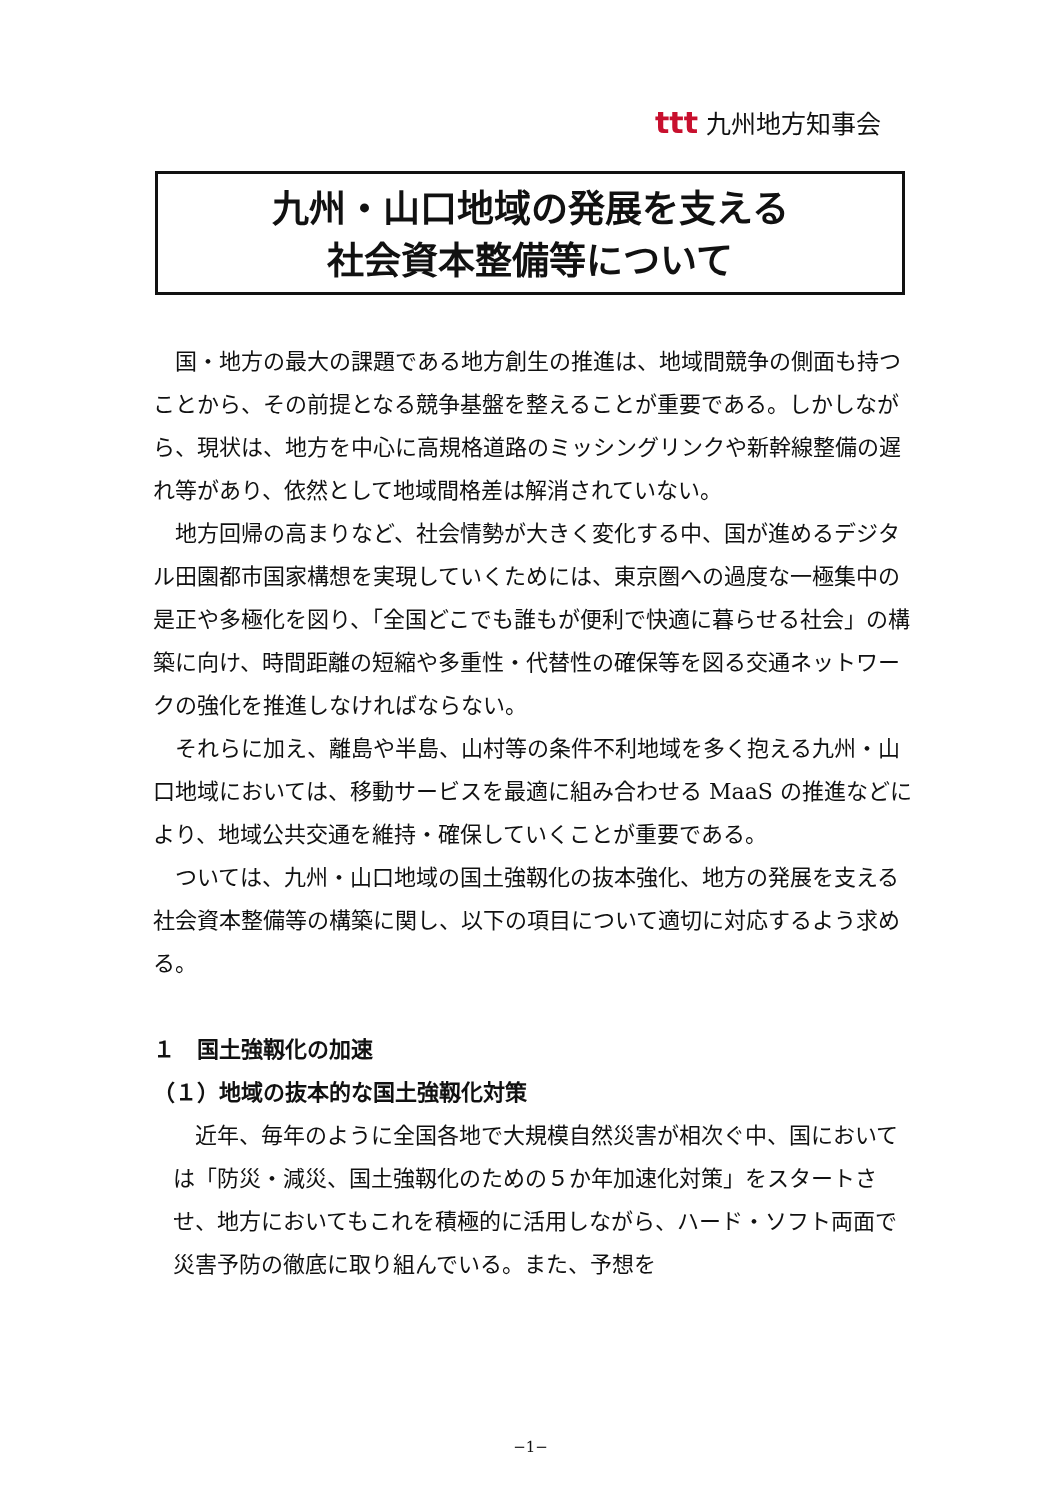ttt 九州地方知事会
九州・山口地域の発展を支える
社会資本整備等について
国・地方の最大の課題である地方創生の推進は、地域間競争の側面も持つことから、その前提となる競争基盤を整えることが重要である。しかしながら、現状は、地方を中心に高規格道路のミッシングリンクや新幹線整備の遅れ等があり、依然として地域間格差は解消されていない。
地方回帰の高まりなど、社会情勢が大きく変化する中、国が進めるデジタル田園都市国家構想を実現していくためには、東京圏への過度な一極集中の是正や多極化を図り、「全国どこでも誰もが便利で快適に暮らせる社会」の構築に向け、時間距離の短縮や多重性・代替性の確保等を図る交通ネットワークの強化を推進しなければならない。
それらに加え、離島や半島、山村等の条件不利地域を多く抱える九州・山口地域においては、移動サービスを最適に組み合わせる MaaS の推進などにより、地域公共交通を維持・確保していくことが重要である。
ついては、九州・山口地域の国土強靱化の抜本強化、地方の発展を支える社会資本整備等の構築に関し、以下の項目について適切に対応するよう求める。
１　国土強靱化の加速
（１）地域の抜本的な国土強靱化対策
近年、毎年のように全国各地で大規模自然災害が相次ぐ中、国においては「防災・減災、国土強靱化のための５か年加速化対策」をスタートさせ、地方においてもこれを積極的に活用しながら、ハード・ソフト両面で災害予防の徹底に取り組んでいる。また、予想を
−1−